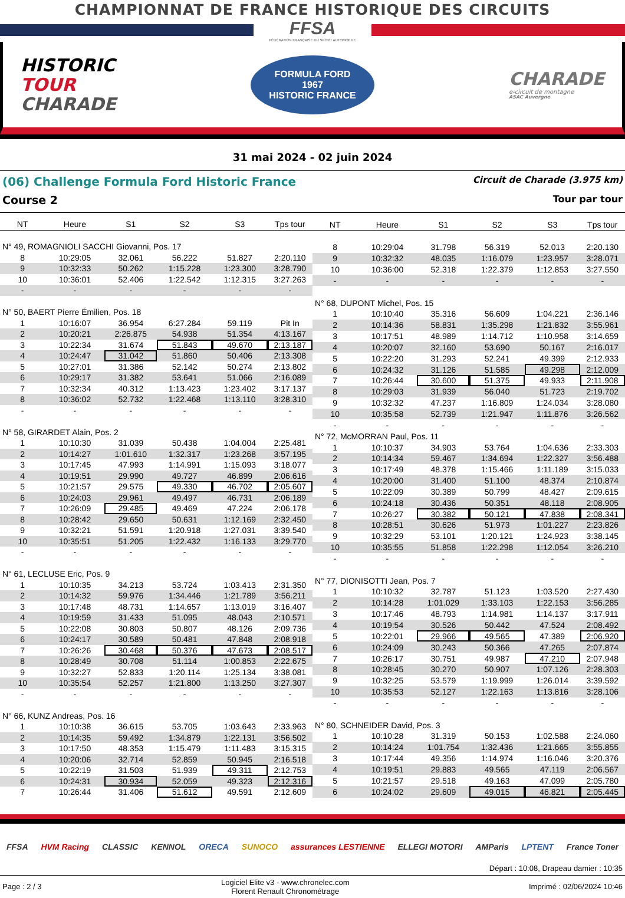CHAMPIONNAT DE FRANCE HISTORIQUE DES CIRCUITS
FFSA
FÉDÉRATION FRANÇAISE DU SPORT AUTOMOBILE
HISTORIC
TOUR
CHARADE
FORMULA FORD
1967
HISTORIC FRANCE
CHARADE
e-circuit de montagne
ASAC Auvergne
31 mai 2024 - 02 juin 2024
(06) Challenge Formula Ford Historic France
Course 2
Circuit de Charade (3.975 km)
Tour par tour
| NT | Heure | S1 | S2 | S3 | Tps tour |
| --- | --- | --- | --- | --- | --- |
| N° 49, ROMAGNIOLI SACCHI Giovanni, Pos. 17 | | | | | |
| 8 | 10:29:05 | 32.061 | 56.222 | 51.827 | 2:20.110 |
| 9 | 10:32:33 | 50.262 | 1:15.228 | 1:23.300 | 3:28.790 |
| 10 | 10:36:01 | 52.406 | 1:22.542 | 1:12.315 | 3:27.263 |
| - | - | - | - | - | - |
| N° 50, BAERT Pierre Émilien, Pos. 18 | | | | | |
| 1 | 10:16:07 | 36.954 | 6:27.284 | 59.119 | Pit In |
| 2 | 10:20:21 | 2:26.875 | 54.938 | 51.354 | 4:13.167 |
| 3 | 10:22:34 | 31.674 | 51.843 | 49.670 | 2:13.187 |
| 4 | 10:24:47 | 31.042 | 51.860 | 50.406 | 2:13.308 |
| 5 | 10:27:01 | 31.386 | 52.142 | 50.274 | 2:13.802 |
| 6 | 10:29:17 | 31.382 | 53.641 | 51.066 | 2:16.089 |
| 7 | 10:32:34 | 40.312 | 1:13.423 | 1:23.402 | 3:17.137 |
| 8 | 10:36:02 | 52.732 | 1:22.468 | 1:13.110 | 3:28.310 |
| - | - | - | - | - | - |
| N° 58, GIRARDET Alain, Pos. 2 | | | | | |
| 1 | 10:10:30 | 31.039 | 50.438 | 1:04.004 | 2:25.481 |
| 2 | 10:14:27 | 1:01.610 | 1:32.317 | 1:23.268 | 3:57.195 |
| 3 | 10:17:45 | 47.993 | 1:14.991 | 1:15.093 | 3:18.077 |
| 4 | 10:19:51 | 29.990 | 49.727 | 46.899 | 2:06.616 |
| 5 | 10:21:57 | 29.575 | 49.330 | 46.702 | 2:05.607 |
| 6 | 10:24:03 | 29.961 | 49.497 | 46.731 | 2:06.189 |
| 7 | 10:26:09 | 29.485 | 49.469 | 47.224 | 2:06.178 |
| 8 | 10:28:42 | 29.650 | 50.631 | 1:12.169 | 2:32.450 |
| 9 | 10:32:21 | 51.591 | 1:20.918 | 1:27.031 | 3:39.540 |
| 10 | 10:35:51 | 51.205 | 1:22.432 | 1:16.133 | 3:29.770 |
| - | - | - | - | - | - |
| N° 61, LECLUSE Eric, Pos. 9 | | | | | |
| 1 | 10:10:35 | 34.213 | 53.724 | 1:03.413 | 2:31.350 |
| 2 | 10:14:32 | 59.976 | 1:34.446 | 1:21.789 | 3:56.211 |
| 3 | 10:17:48 | 48.731 | 1:14.657 | 1:13.019 | 3:16.407 |
| 4 | 10:19:59 | 31.433 | 51.095 | 48.043 | 2:10.571 |
| 5 | 10:22:08 | 30.803 | 50.807 | 48.126 | 2:09.736 |
| 6 | 10:24:17 | 30.589 | 50.481 | 47.848 | 2:08.918 |
| 7 | 10:26:26 | 30.468 | 50.376 | 47.673 | 2:08.517 |
| 8 | 10:28:49 | 30.708 | 51.114 | 1:00.853 | 2:22.675 |
| 9 | 10:32:27 | 52.833 | 1:20.114 | 1:25.134 | 3:38.081 |
| 10 | 10:35:54 | 52.257 | 1:21.800 | 1:13.250 | 3:27.307 |
| - | - | - | - | - | - |
| N° 66, KUNZ Andreas, Pos. 16 | | | | | |
| 1 | 10:10:38 | 36.615 | 53.705 | 1:03.643 | 2:33.963 |
| 2 | 10:14:35 | 59.492 | 1:34.879 | 1:22.131 | 3:56.502 |
| 3 | 10:17:50 | 48.353 | 1:15.479 | 1:11.483 | 3:15.315 |
| 4 | 10:20:06 | 32.714 | 52.859 | 50.945 | 2:16.518 |
| 5 | 10:22:19 | 31.503 | 51.939 | 49.311 | 2:12.753 |
| 6 | 10:24:31 | 30.934 | 52.059 | 49.323 | 2:12.316 |
| 7 | 10:26:44 | 31.406 | 51.612 | 49.591 | 2:12.609 |
| NT | Heure | S1 | S2 | S3 | Tps tour |
| --- | --- | --- | --- | --- | --- |
| 8 | 10:29:04 | 31.798 | 56.319 | 52.013 | 2:20.130 |
| 9 | 10:32:32 | 48.035 | 1:16.079 | 1:23.957 | 3:28.071 |
| 10 | 10:36:00 | 52.318 | 1:22.379 | 1:12.853 | 3:27.550 |
| - | - | - | - | - | - |
| N° 68, DUPONT Michel, Pos. 15 | | | | | |
| 1 | 10:10:40 | 35.316 | 56.609 | 1:04.221 | 2:36.146 |
| 2 | 10:14:36 | 58.831 | 1:35.298 | 1:21.832 | 3:55.961 |
| 3 | 10:17:51 | 48.989 | 1:14.712 | 1:10.958 | 3:14.659 |
| 4 | 10:20:07 | 32.160 | 53.690 | 50.167 | 2:16.017 |
| 5 | 10:22:20 | 31.293 | 52.241 | 49.399 | 2:12.933 |
| 6 | 10:24:32 | 31.126 | 51.585 | 49.298 | 2:12.009 |
| 7 | 10:26:44 | 30.600 | 51.375 | 49.933 | 2:11.908 |
| 8 | 10:29:03 | 31.939 | 56.040 | 51.723 | 2:19.702 |
| 9 | 10:32:32 | 47.237 | 1:16.809 | 1:24.034 | 3:28.080 |
| 10 | 10:35:58 | 52.739 | 1:21.947 | 1:11.876 | 3:26.562 |
| - | - | - | - | - | - |
| N° 72, McMORRAN Paul, Pos. 11 | | | | | |
| 1 | 10:10:37 | 34.903 | 53.764 | 1:04.636 | 2:33.303 |
| 2 | 10:14:34 | 59.467 | 1:34.694 | 1:22.327 | 3:56.488 |
| 3 | 10:17:49 | 48.378 | 1:15.466 | 1:11.189 | 3:15.033 |
| 4 | 10:20:00 | 31.400 | 51.100 | 48.374 | 2:10.874 |
| 5 | 10:22:09 | 30.389 | 50.799 | 48.427 | 2:09.615 |
| 6 | 10:24:18 | 30.436 | 50.351 | 48.118 | 2:08.905 |
| 7 | 10:26:27 | 30.382 | 50.121 | 47.838 | 2:08.341 |
| 8 | 10:28:51 | 30.626 | 51.973 | 1:01.227 | 2:23.826 |
| 9 | 10:32:29 | 53.101 | 1:20.121 | 1:24.923 | 3:38.145 |
| 10 | 10:35:55 | 51.858 | 1:22.298 | 1:12.054 | 3:26.210 |
| - | - | - | - | - | - |
| N° 77, DIONISOTTI Jean, Pos. 7 | | | | | |
| 1 | 10:10:32 | 32.787 | 51.123 | 1:03.520 | 2:27.430 |
| 2 | 10:14:28 | 1:01.029 | 1:33.103 | 1:22.153 | 3:56.285 |
| 3 | 10:17:46 | 48.793 | 1:14.981 | 1:14.137 | 3:17.911 |
| 4 | 10:19:54 | 30.526 | 50.442 | 47.524 | 2:08.492 |
| 5 | 10:22:01 | 29.966 | 49.565 | 47.389 | 2:06.920 |
| 6 | 10:24:09 | 30.243 | 50.366 | 47.265 | 2:07.874 |
| 7 | 10:26:17 | 30.751 | 49.987 | 47.210 | 2:07.948 |
| 8 | 10:28:45 | 30.270 | 50.907 | 1:07.126 | 2:28.303 |
| 9 | 10:32:25 | 53.579 | 1:19.999 | 1:26.014 | 3:39.592 |
| 10 | 10:35:53 | 52.127 | 1:22.163 | 1:13.816 | 3:28.106 |
| - | - | - | - | - | - |
| N° 80, SCHNEIDER David, Pos. 3 | | | | | |
| 1 | 10:10:28 | 31.319 | 50.153 | 1:02.588 | 2:24.060 |
| 2 | 10:14:24 | 1:01.754 | 1:32.436 | 1:21.665 | 3:55.855 |
| 3 | 10:17:44 | 49.356 | 1:14.974 | 1:16.046 | 3:20.376 |
| 4 | 10:19:51 | 29.883 | 49.565 | 47.119 | 2:06.567 |
| 5 | 10:21:57 | 29.518 | 49.163 | 47.099 | 2:05.780 |
| 6 | 10:24:02 | 29.609 | 49.015 | 46.821 | 2:05.445 |
FFSA HVM Racing CLASSIC KENNOL ORECA SUNOCO assurances LESTIENNE ELLEGI MOTORI AMParis LPTENT France Toner
Départ : 10:08, Drapeau damier : 10:35
Page : 2 / 3
Logiciel Elite v3 - www.chronelec.com
Florent Renault Chronométrage
Imprimé : 02/06/2024 10:46